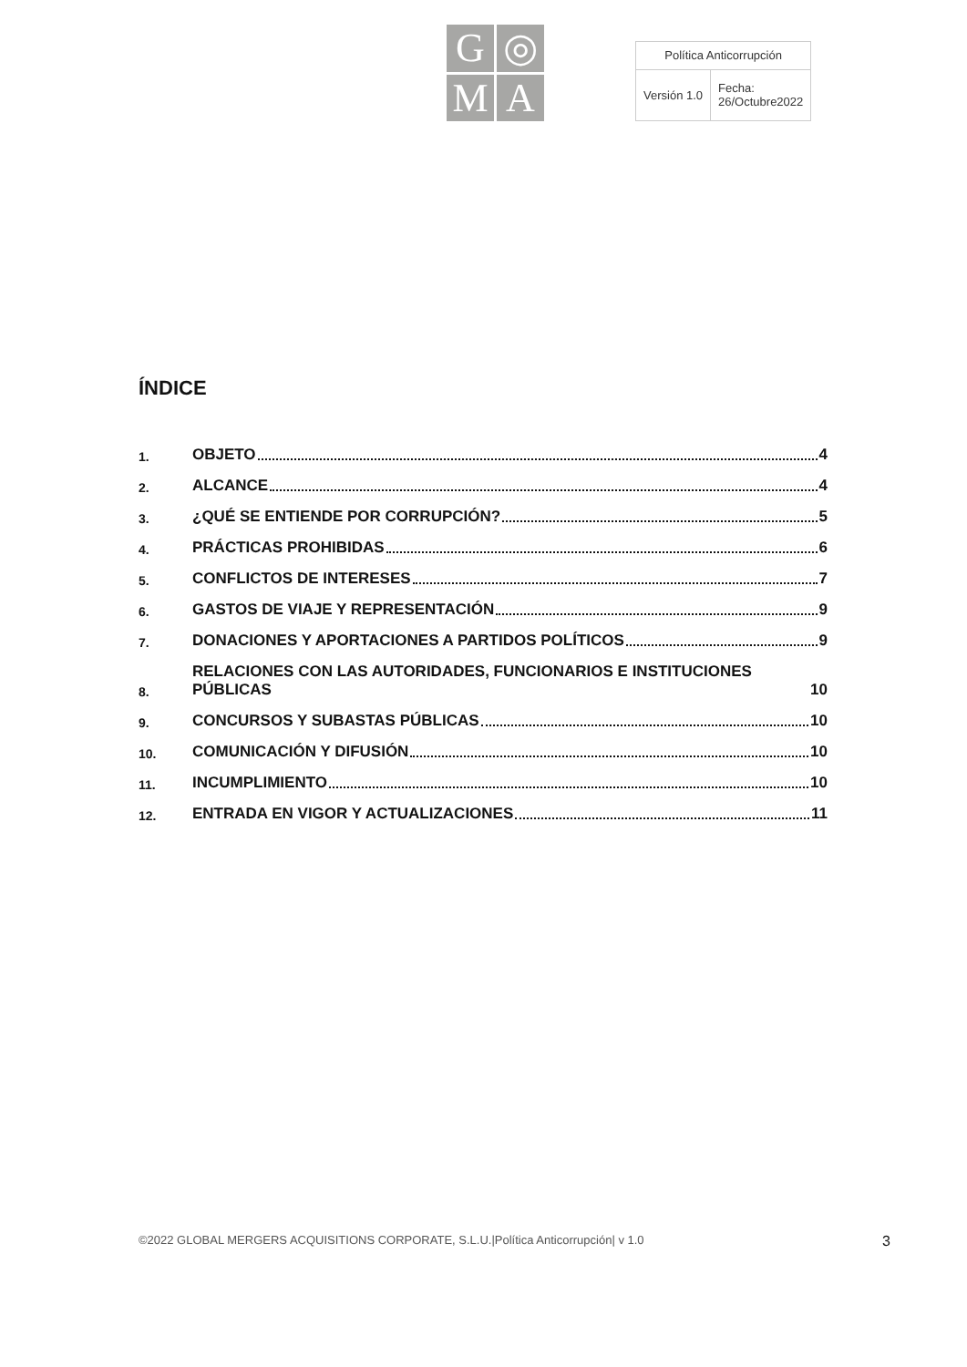G
◎
M
A
| Política Anticorrupción | |
| Versión 1.0 | Fecha: 26/Octubre2022 |
ÍNDICE
1. OBJETO 4
2. ALCANCE 4
3. ¿QUÉ SE ENTIENDE POR CORRUPCIÓN? 5
4. PRÁCTICAS PROHIBIDAS 6
5. CONFLICTOS DE INTERESES 7
6. GASTOS DE VIAJE Y REPRESENTACIÓN 9
7. DONACIONES Y APORTACIONES A PARTIDOS POLÍTICOS 9
8. RELACIONES CON LAS AUTORIDADES, FUNCIONARIOS E INSTITUCIONES PÚBLICAS 10
9. CONCURSOS Y SUBASTAS PÚBLICAS 10
10. COMUNICACIÓN Y DIFUSIÓN 10
11. INCUMPLIMIENTO 10
12. ENTRADA EN VIGOR Y ACTUALIZACIONES 11
©2022 GLOBAL MERGERS ACQUISITIONS CORPORATE, S.L.U.|Política Anticorrupción| v 1.0 3